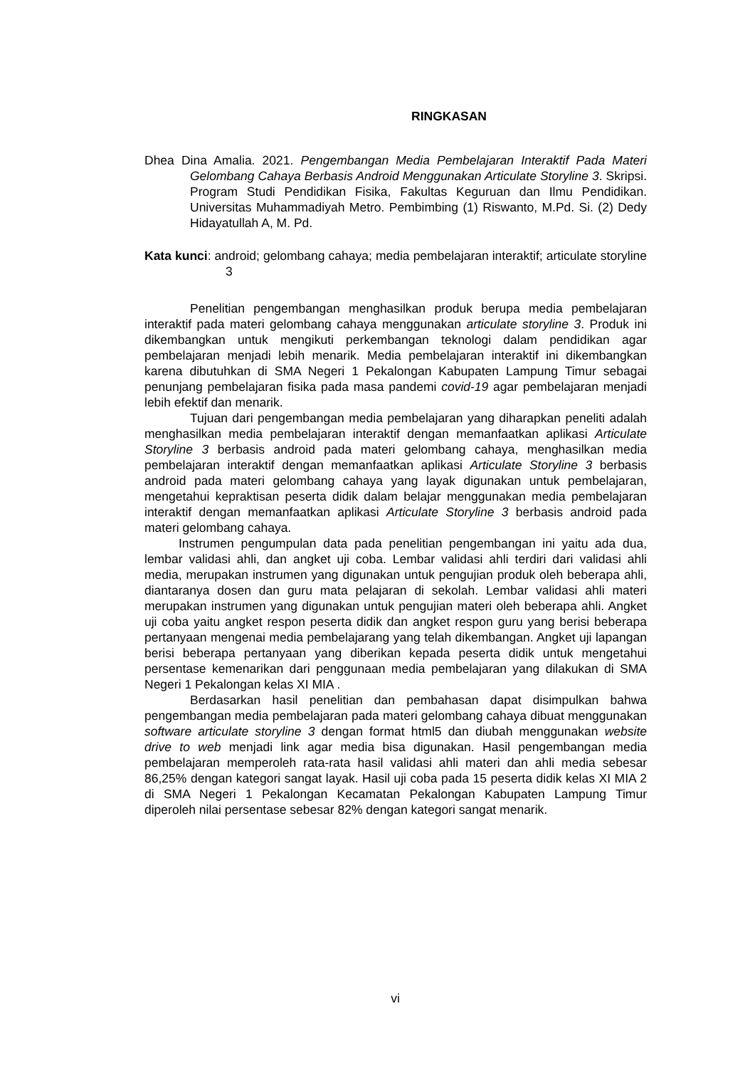RINGKASAN
Dhea Dina Amalia. 2021. Pengembangan Media Pembelajaran Interaktif Pada Materi Gelombang Cahaya Berbasis Android Menggunakan Articulate Storyline 3. Skripsi. Program Studi Pendidikan Fisika, Fakultas Keguruan dan Ilmu Pendidikan. Universitas Muhammadiyah Metro. Pembimbing (1) Riswanto, M.Pd. Si. (2) Dedy Hidayatullah A, M. Pd.
Kata kunci: android; gelombang cahaya; media pembelajaran interaktif; articulate storyline 3
Penelitian pengembangan menghasilkan produk berupa media pembelajaran interaktif pada materi gelombang cahaya menggunakan articulate storyline 3. Produk ini dikembangkan untuk mengikuti perkembangan teknologi dalam pendidikan agar pembelajaran menjadi lebih menarik. Media pembelajaran interaktif ini dikembangkan karena dibutuhkan di SMA Negeri 1 Pekalongan Kabupaten Lampung Timur sebagai penunjang pembelajaran fisika pada masa pandemi covid-19 agar pembelajaran menjadi lebih efektif dan menarik.
Tujuan dari pengembangan media pembelajaran yang diharapkan peneliti adalah menghasilkan media pembelajaran interaktif dengan memanfaatkan aplikasi Articulate Storyline 3 berbasis android pada materi gelombang cahaya, menghasilkan media pembelajaran interaktif dengan memanfaatkan aplikasi Articulate Storyline 3 berbasis android pada materi gelombang cahaya yang layak digunakan untuk pembelajaran, mengetahui kepraktisan peserta didik dalam belajar menggunakan media pembelajaran interaktif dengan memanfaatkan aplikasi Articulate Storyline 3 berbasis android pada materi gelombang cahaya.
Instrumen pengumpulan data pada penelitian pengembangan ini yaitu ada dua, lembar validasi ahli, dan angket uji coba. Lembar validasi ahli terdiri dari validasi ahli media, merupakan instrumen yang digunakan untuk pengujian produk oleh beberapa ahli, diantaranya dosen dan guru mata pelajaran di sekolah. Lembar validasi ahli materi merupakan instrumen yang digunakan untuk pengujian materi oleh beberapa ahli. Angket uji coba yaitu angket respon peserta didik dan angket respon guru yang berisi beberapa pertanyaan mengenai media pembelajarang yang telah dikembangan. Angket uji lapangan berisi beberapa pertanyaan yang diberikan kepada peserta didik untuk mengetahui persentase kemenarikan dari penggunaan media pembelajaran yang dilakukan di SMA Negeri 1 Pekalongan kelas XI MIA .
Berdasarkan hasil penelitian dan pembahasan dapat disimpulkan bahwa pengembangan media pembelajaran pada materi gelombang cahaya dibuat menggunakan software articulate storyline 3 dengan format html5 dan diubah menggunakan website drive to web menjadi link agar media bisa digunakan. Hasil pengembangan media pembelajaran memperoleh rata-rata hasil validasi ahli materi dan ahli media sebesar 86,25% dengan kategori sangat layak. Hasil uji coba pada 15 peserta didik kelas XI MIA 2 di SMA Negeri 1 Pekalongan Kecamatan Pekalongan Kabupaten Lampung Timur diperoleh nilai persentase sebesar 82% dengan kategori sangat menarik.
vi